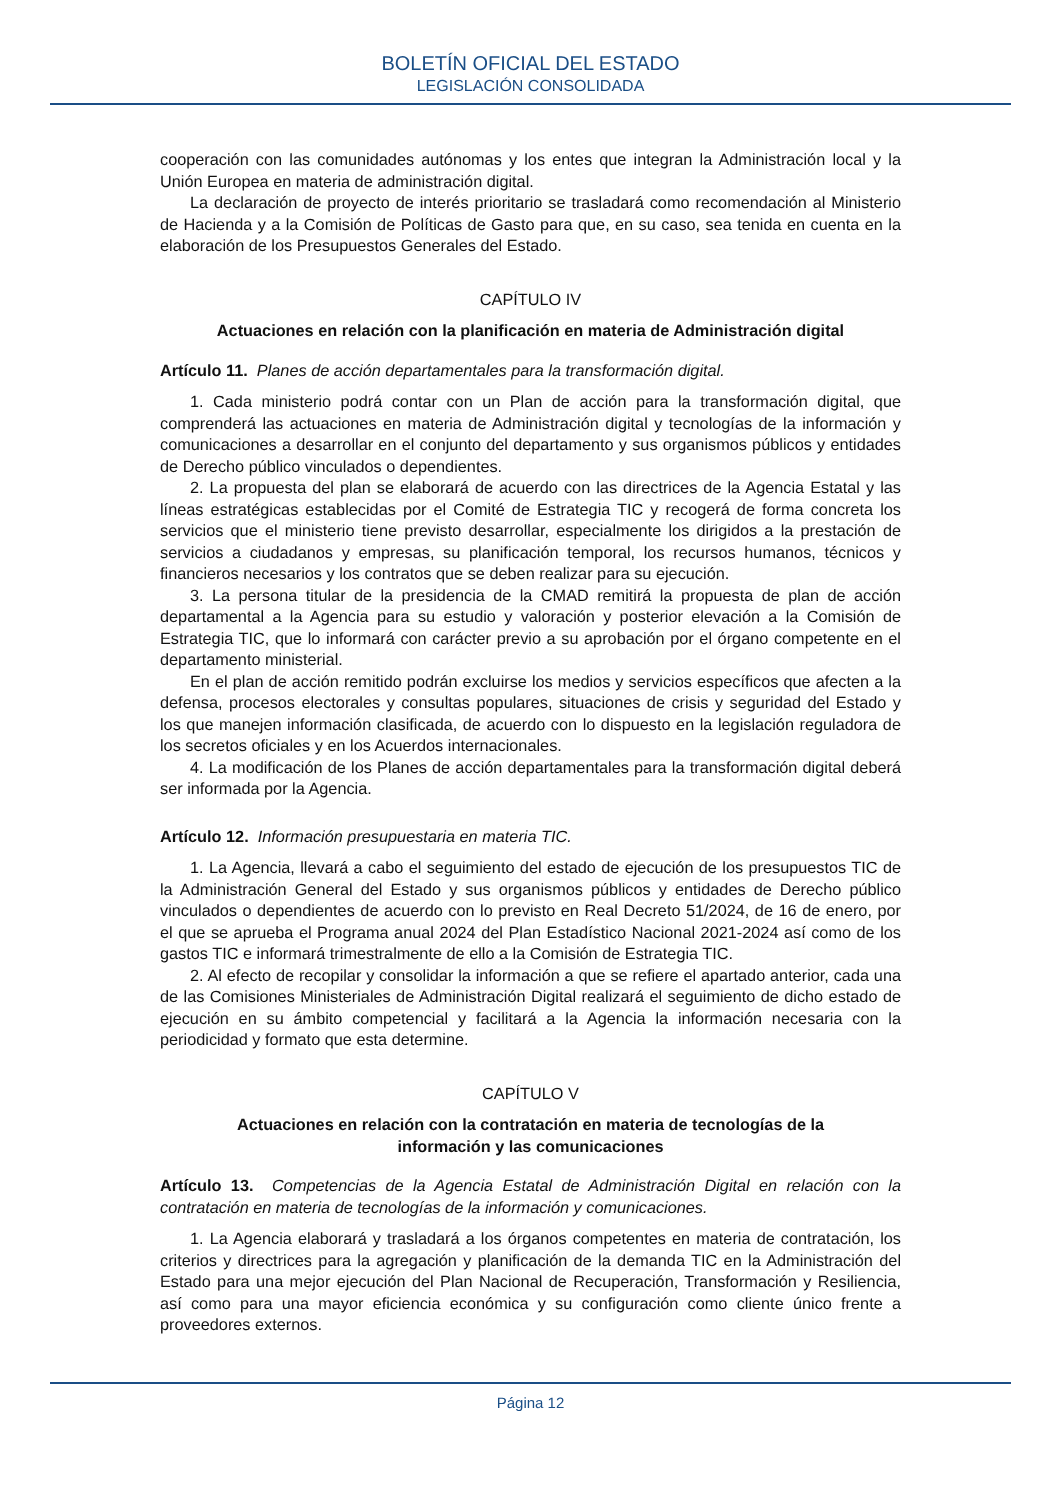BOLETÍN OFICIAL DEL ESTADO
LEGISLACIÓN CONSOLIDADA
cooperación con las comunidades autónomas y los entes que integran la Administración local y la Unión Europea en materia de administración digital.
La declaración de proyecto de interés prioritario se trasladará como recomendación al Ministerio de Hacienda y a la Comisión de Políticas de Gasto para que, en su caso, sea tenida en cuenta en la elaboración de los Presupuestos Generales del Estado.
CAPÍTULO IV
Actuaciones en relación con la planificación en materia de Administración digital
Artículo 11. Planes de acción departamentales para la transformación digital.
1. Cada ministerio podrá contar con un Plan de acción para la transformación digital, que comprenderá las actuaciones en materia de Administración digital y tecnologías de la información y comunicaciones a desarrollar en el conjunto del departamento y sus organismos públicos y entidades de Derecho público vinculados o dependientes.
2. La propuesta del plan se elaborará de acuerdo con las directrices de la Agencia Estatal y las líneas estratégicas establecidas por el Comité de Estrategia TIC y recogerá de forma concreta los servicios que el ministerio tiene previsto desarrollar, especialmente los dirigidos a la prestación de servicios a ciudadanos y empresas, su planificación temporal, los recursos humanos, técnicos y financieros necesarios y los contratos que se deben realizar para su ejecución.
3. La persona titular de la presidencia de la CMAD remitirá la propuesta de plan de acción departamental a la Agencia para su estudio y valoración y posterior elevación a la Comisión de Estrategia TIC, que lo informará con carácter previo a su aprobación por el órgano competente en el departamento ministerial.
En el plan de acción remitido podrán excluirse los medios y servicios específicos que afecten a la defensa, procesos electorales y consultas populares, situaciones de crisis y seguridad del Estado y los que manejen información clasificada, de acuerdo con lo dispuesto en la legislación reguladora de los secretos oficiales y en los Acuerdos internacionales.
4. La modificación de los Planes de acción departamentales para la transformación digital deberá ser informada por la Agencia.
Artículo 12. Información presupuestaria en materia TIC.
1. La Agencia, llevará a cabo el seguimiento del estado de ejecución de los presupuestos TIC de la Administración General del Estado y sus organismos públicos y entidades de Derecho público vinculados o dependientes de acuerdo con lo previsto en Real Decreto 51/2024, de 16 de enero, por el que se aprueba el Programa anual 2024 del Plan Estadístico Nacional 2021-2024 así como de los gastos TIC e informará trimestralmente de ello a la Comisión de Estrategia TIC.
2. Al efecto de recopilar y consolidar la información a que se refiere el apartado anterior, cada una de las Comisiones Ministeriales de Administración Digital realizará el seguimiento de dicho estado de ejecución en su ámbito competencial y facilitará a la Agencia la información necesaria con la periodicidad y formato que esta determine.
CAPÍTULO V
Actuaciones en relación con la contratación en materia de tecnologías de la información y las comunicaciones
Artículo 13. Competencias de la Agencia Estatal de Administración Digital en relación con la contratación en materia de tecnologías de la información y comunicaciones.
1. La Agencia elaborará y trasladará a los órganos competentes en materia de contratación, los criterios y directrices para la agregación y planificación de la demanda TIC en la Administración del Estado para una mejor ejecución del Plan Nacional de Recuperación, Transformación y Resiliencia, así como para una mayor eficiencia económica y su configuración como cliente único frente a proveedores externos.
Página 12